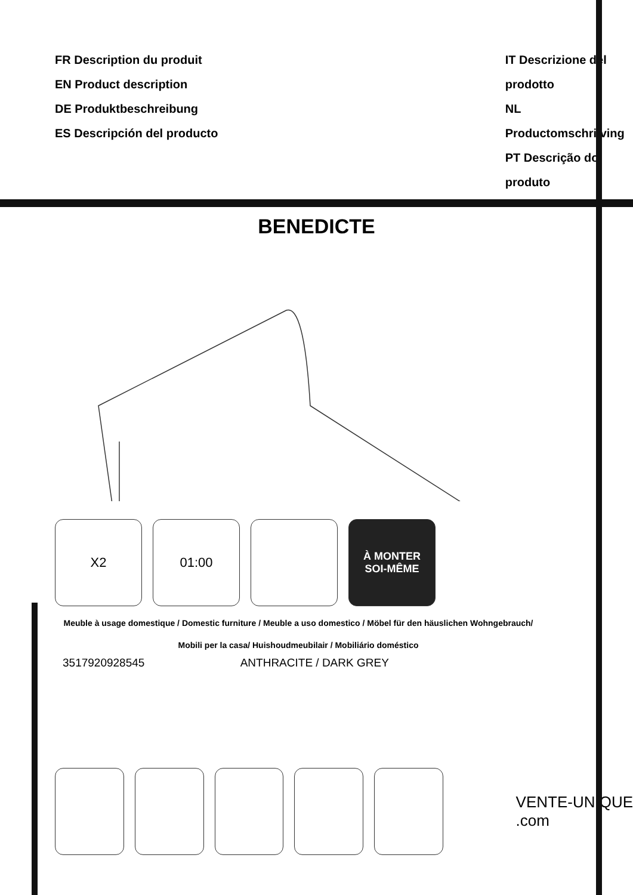FR Description du produit
EN Product description
DE Produktbeschreibung
ES Descripción del producto
IT Descrizione del prodotto
NL Productomschrijving
PT Descrição do produto
BENEDICTE
X2 01:00
À MONTER
SOI-MÊME
Meuble à usage domestique / Domestic furniture / Meuble a uso domestico / Möbel für den häuslichen Wohngebrauch/
Mobili per la casa/ Huishoudmeubilair / Mobiliário doméstico
3517920928545 ANTHRACITE / DARK GREY
VENTE-UNIQUE
.com